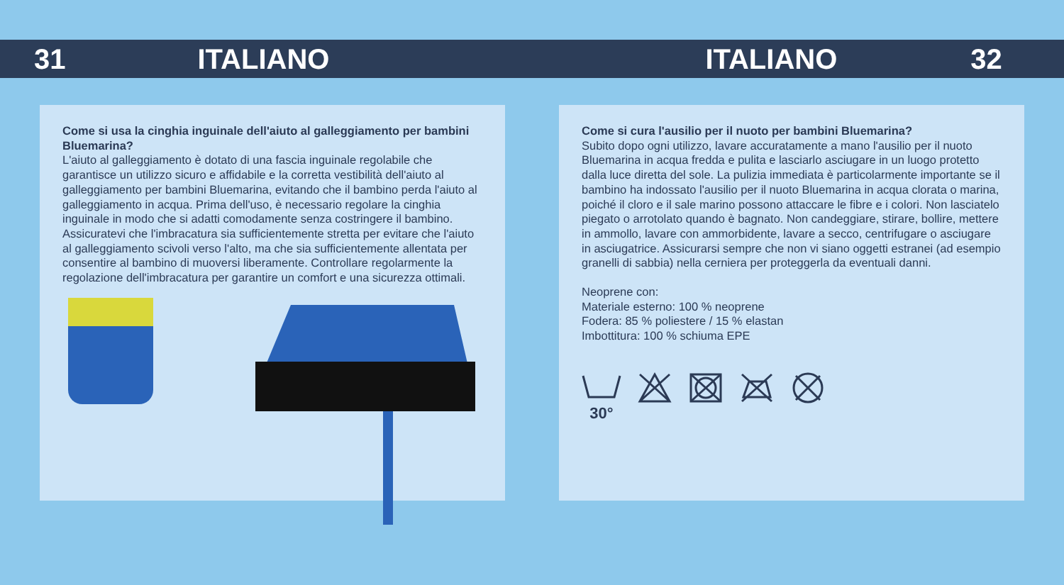31 ITALIANO ITALIANO 32
Come si usa la cinghia inguinale dell'aiuto al galleggiamento per bambini Bluemarina?
L'aiuto al galleggiamento è dotato di una fascia inguinale regolabile che garantisce un utilizzo sicuro e affidabile e la corretta vestibilità dell'aiuto al galleggiamento per bambini Bluemarina, evitando che il bambino perda l'aiuto al galleggiamento in acqua. Prima dell'uso, è necessario regolare la cinghia inguinale in modo che si adatti comodamente senza costringere il bambino. Assicuratevi che l'imbracatura sia sufficientemente stretta per evitare che l'aiuto al galleggiamento scivoli verso l'alto, ma che sia sufficientemente allentata per consentire al bambino di muoversi liberamente. Controllare regolarmente la regolazione dell'imbracatura per garantire un comfort e una sicurezza ottimali.
Come si cura l'ausilio per il nuoto per bambini Bluemarina?
Subito dopo ogni utilizzo, lavare accuratamente a mano l'ausilio per il nuoto Bluemarina in acqua fredda e pulita e lasciarlo asciugare in un luogo protetto dalla luce diretta del sole. La pulizia immediata è particolarmente importante se il bambino ha indossato l'ausilio per il nuoto Bluemarina in acqua clorata o marina, poiché il cloro e il sale marino possono attaccare le fibre e i colori. Non lasciatelo piegato o arrotolato quando è bagnato. Non candeggiare, stirare, bollire, mettere in ammollo, lavare con ammorbidente, lavare a secco, centrifugare o asciugare in asciugatrice. Assicurarsi sempre che non vi siano oggetti estranei (ad esempio granelli di sabbia) nella cerniera per proteggerla da eventuali danni.
Neoprene con:
Materiale esterno: 100 % neoprene
Fodera: 85 % poliestere / 15 % elastan
Imbottitura: 100 % schiuma EPE
30°